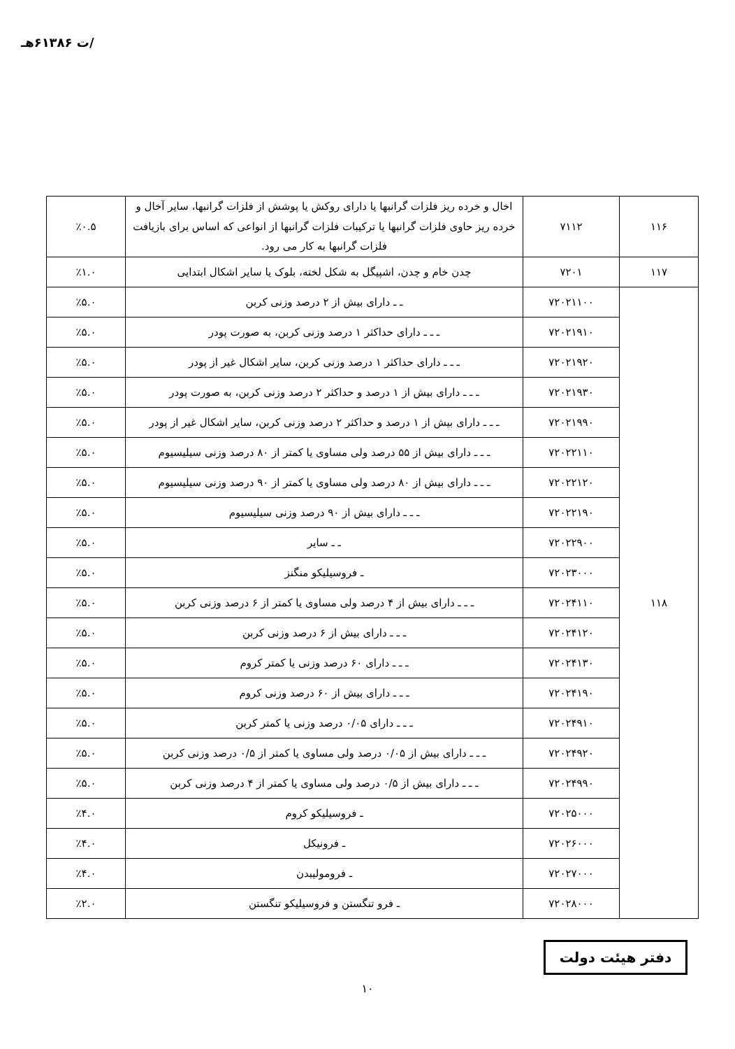/ت ۶۱۳۸۶هـ
| ۱۱۶ | ۷۱۱۲ | اخال و خرده ریز فلزات گرانبها یا دارای روکش یا پوشش از فلزات گرانبها، سایر آخال و خرده ریز حاوی فلزات گرانبها یا ترکیبات فلزات گرانبها از انواعی که اساس برای بازیافت فلزات گرانبها به کار می رود. | ٪۰.۵ |
| ۱۱۷ | ۷۲۰۱ | چدن خام و چدن، اشپیگل به شکل لخته، بلوک یا سایر اشکال ابتدایی | ٪۱.۰ |
| ۱۱۸ | ۷۲۰۲۱۱۰۰ | ـ ـ دارای بیش از ۲ درصد وزنی کربن | ٪۵.۰ |
| | ۷۲۰۲۱۹۱۰ | ـ ـ ـ دارای حداکثر ۱ درصد وزنی کربن، به صورت پودر | ٪۵.۰ |
| | ۷۲۰۲۱۹۲۰ | ـ ـ ـ دارای حداکثر ۱ درصد وزنی کربن، سایر اشکال غیر از پودر | ٪۵.۰ |
| | ۷۲۰۲۱۹۳۰ | ـ ـ ـ دارای بیش از ۱ درصد و حداکثر ۲ درصد وزنی کربن، به صورت پودر | ٪۵.۰ |
| | ۷۲۰۲۱۹۹۰ | ـ ـ ـ دارای بیش از ۱ درصد و حداکثر ۲ درصد وزنی کربن، سایر اشکال غیر از پودر | ٪۵.۰ |
| | ۷۲۰۲۲۱۱۰ | ـ ـ ـ دارای بیش از ۵۵ درصد ولی مساوی یا کمتر از ۸۰ درصد وزنی سیلیسیوم | ٪۵.۰ |
| | ۷۲۰۲۲۱۲۰ | ـ ـ ـ دارای بیش از ۸۰ درصد ولی مساوی یا کمتر از ۹۰ درصد وزنی سیلیسیوم | ٪۵.۰ |
| | ۷۲۰۲۲۱۹۰ | ـ ـ ـ دارای بیش از ۹۰ درصد وزنی سیلیسیوم | ٪۵.۰ |
| | ۷۲۰۲۲۹۰۰ | ـ ـ سایر | ٪۵.۰ |
| | ۷۲۰۲۳۰۰۰ | ـ فروسیلیکو منگنز | ٪۵.۰ |
| | ۷۲۰۲۴۱۱۰ | ـ ـ ـ دارای بیش از ۴ درصد ولی مساوی یا کمتر از ۶ درصد وزنی کربن | ٪۵.۰ |
| | ۷۲۰۲۴۱۲۰ | ـ ـ ـ دارای بیش از ۶ درصد وزنی کربن | ٪۵.۰ |
| | ۷۲۰۲۴۱۳۰ | ـ ـ ـ دارای ۶۰ درصد وزنی یا کمتر کروم | ٪۵.۰ |
| | ۷۲۰۲۴۱۹۰ | ـ ـ ـ دارای بیش از ۶۰ درصد وزنی کروم | ٪۵.۰ |
| | ۷۲۰۲۴۹۱۰ | ـ ـ ـ دارای ۰/۰۵ درصد وزنی یا کمتر کربن | ٪۵.۰ |
| | ۷۲۰۲۴۹۲۰ | ـ ـ ـ دارای بیش از ۰/۰۵ درصد ولی مساوی یا کمتر از ۰/۵ درصد وزنی کربن | ٪۵.۰ |
| | ۷۲۰۲۴۹۹۰ | ـ ـ ـ دارای بیش از ۰/۵ درصد ولی مساوی یا کمتر از ۴ درصد وزنی کربن | ٪۵.۰ |
| | ۷۲۰۲۵۰۰۰ | ـ فروسیلیکو کروم | ٪۴.۰ |
| | ۷۲۰۲۶۰۰۰ | ـ فرونیکل | ٪۴.۰ |
| | ۷۲۰۲۷۰۰۰ | ـ فرومولیبدن | ٪۴.۰ |
| | ۷۲۰۲۸۰۰۰ | ـ فرو تنگستن و فروسیلیکو تنگستن | ٪۲.۰ |
دفتر هیئت دولت
۱۰